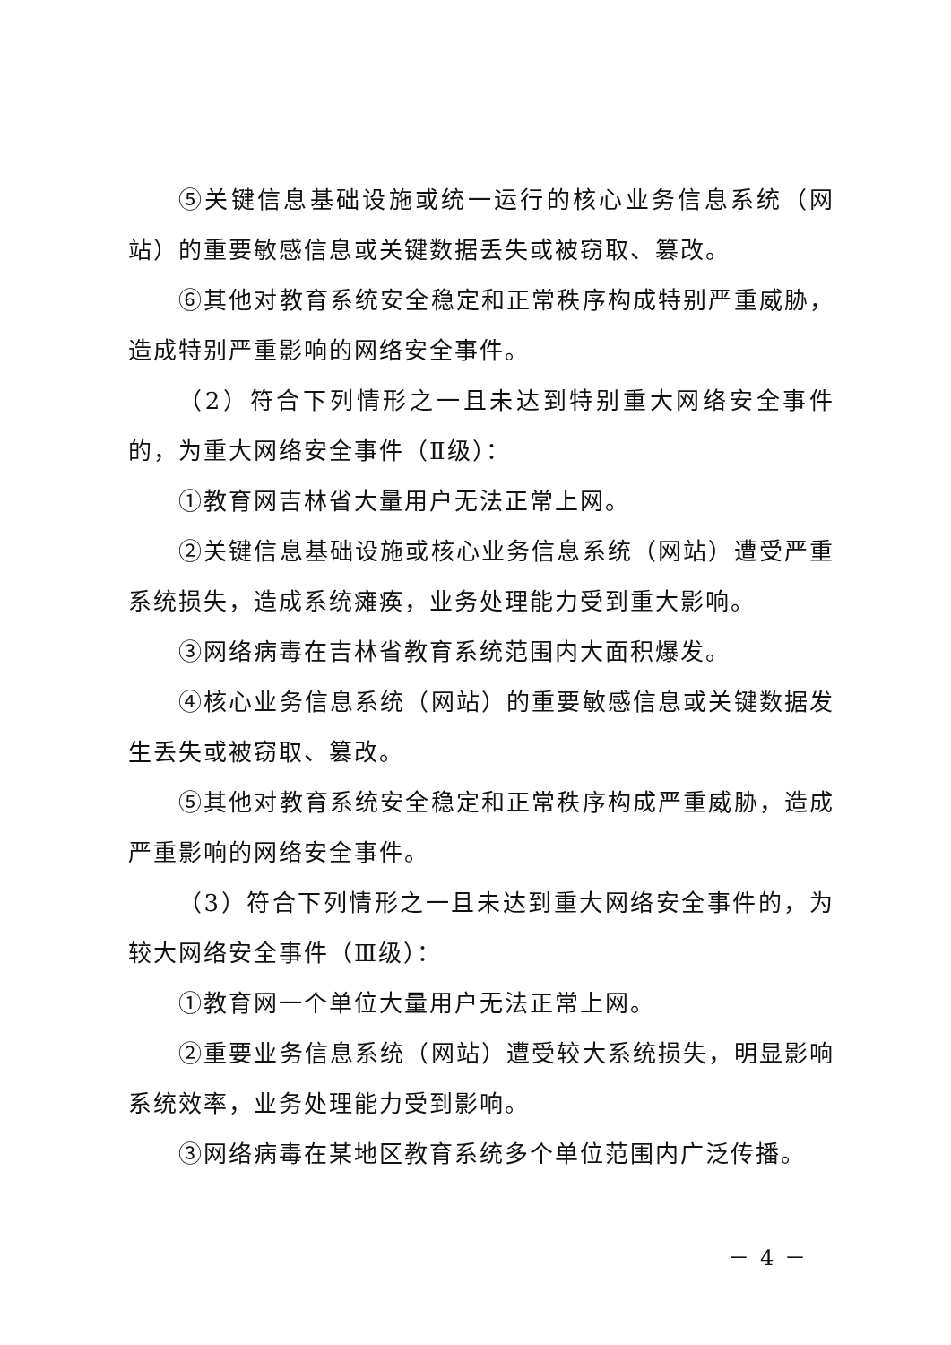⑤关键信息基础设施或统一运行的核心业务信息系统（网站）的重要敏感信息或关键数据丢失或被窃取、篡改。
⑥其他对教育系统安全稳定和正常秩序构成特别严重威胁，造成特别严重影响的网络安全事件。
（2）符合下列情形之一且未达到特别重大网络安全事件的，为重大网络安全事件（Ⅱ级）：
①教育网吉林省大量用户无法正常上网。
②关键信息基础设施或核心业务信息系统（网站）遭受严重系统损失，造成系统瘫痪，业务处理能力受到重大影响。
③网络病毒在吉林省教育系统范围内大面积爆发。
④核心业务信息系统（网站）的重要敏感信息或关键数据发生丢失或被窃取、篡改。
⑤其他对教育系统安全稳定和正常秩序构成严重威胁，造成严重影响的网络安全事件。
（3）符合下列情形之一且未达到重大网络安全事件的，为较大网络安全事件（Ⅲ级）：
①教育网一个单位大量用户无法正常上网。
②重要业务信息系统（网站）遭受较大系统损失，明显影响系统效率，业务处理能力受到影响。
③网络病毒在某地区教育系统多个单位范围内广泛传播。
－ 4 －